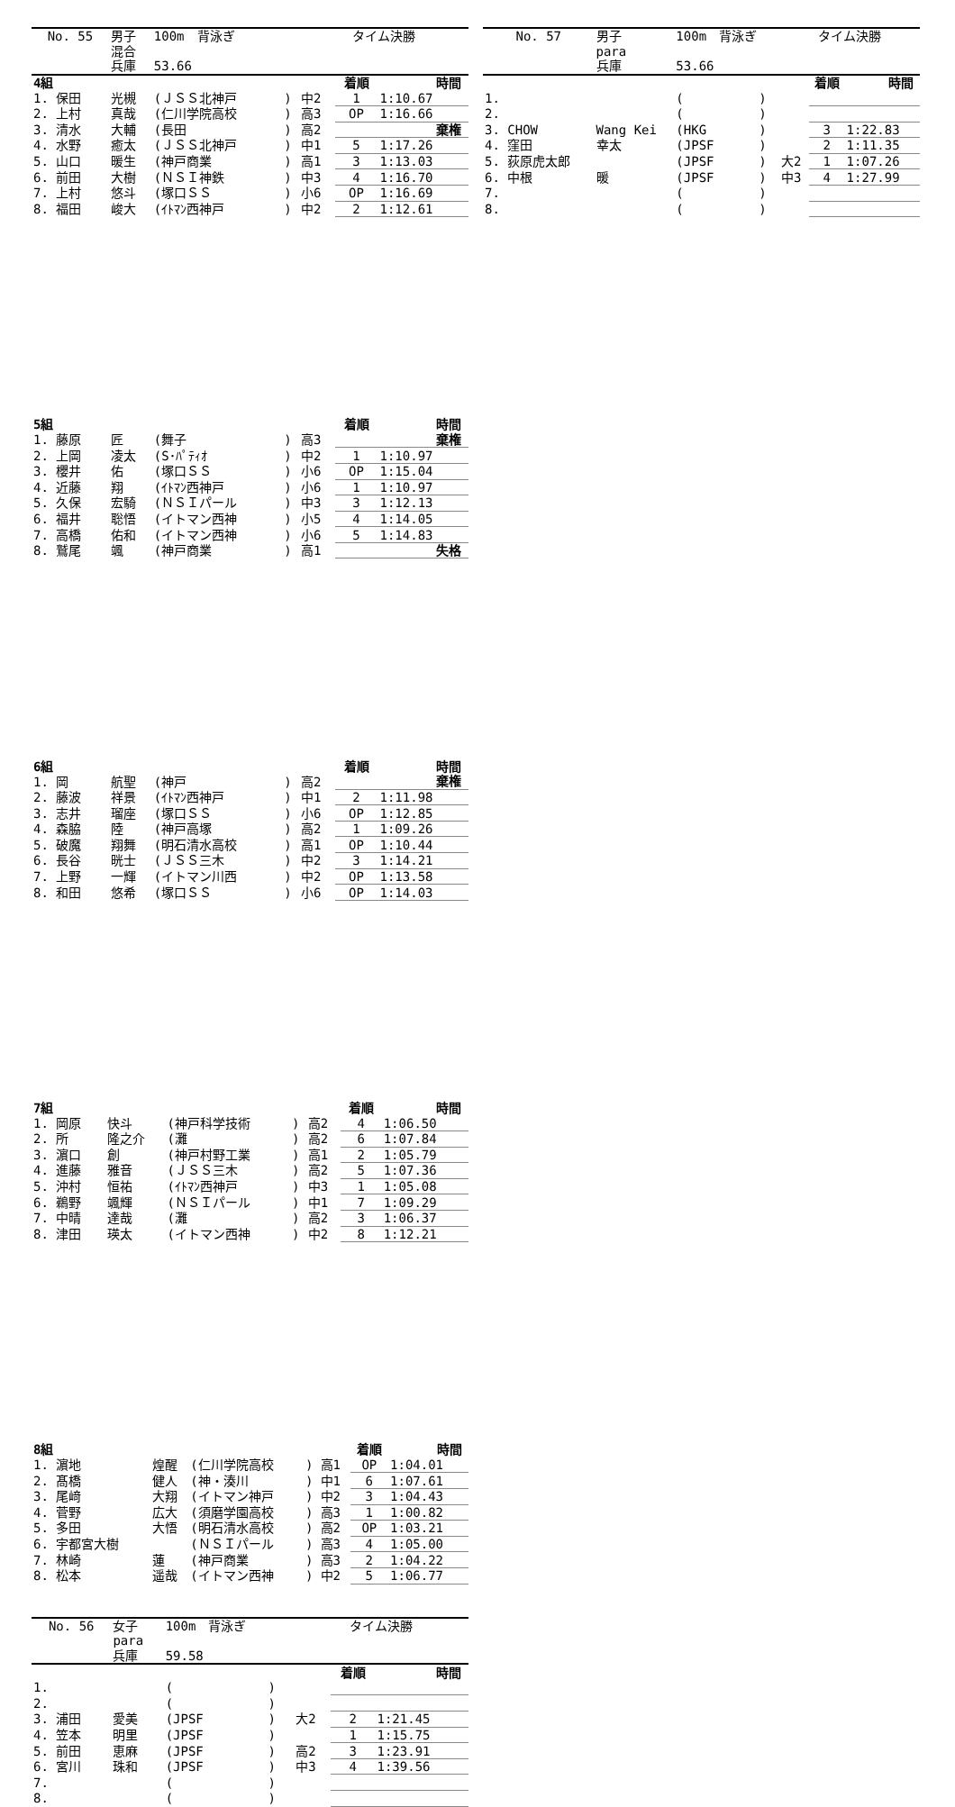| No. 55 | 男子 | 100m 背泳ぎ | | タイム決勝 | | | |
| | 混合 | | | | | | |
| | 兵庫 | 53.66 | | | | | |
| 4組 | | | | | 着順 | 時間 | |
| 1. 保田 | 光槻 | (ＪＳＳ北神戸 | ) | 中2 | 1 | 1:10.67 | |
| 2. 上村 | 真哉 | (仁川学院高校 | ) | 高3 | OP | 1:16.66 | |
| 3. 清水 | 大輔 | (長田 | ) | 高2 | | 棄権 | |
| 4. 水野 | 癒太 | (ＪＳＳ北神戸 | ) | 中1 | 5 | 1:17.26 | |
| 5. 山口 | 暖生 | (神戸商業 | ) | 高1 | 3 | 1:13.03 | |
| 6. 前田 | 大樹 | (ＮＳＩ神鉄 | ) | 中3 | 4 | 1:16.70 | |
| 7. 上村 | 悠斗 | (塚口ＳＳ | ) | 小6 | OP | 1:16.69 | |
| 8. 福田 | 峻大 | (ｲﾄﾏﾝ西神戸 | ) | 中2 | 2 | 1:12.61 | |
| 5組 | | | | | 着順 | 時間 | |
| 1. 藤原 | 匠 | (舞子 | ) | 高3 | | 棄権 | |
| 2. 上岡 | 凌太 | (S･ﾊﾟﾃｨｵ | ) | 中2 | 1 | 1:10.97 | |
| 3. 櫻井 | 佑 | (塚口ＳＳ | ) | 小6 | OP | 1:15.04 | |
| 4. 近藤 | 翔 | (ｲﾄﾏﾝ西神戸 | ) | 小6 | 1 | 1:10.97 | |
| 5. 久保 | 宏騎 | (ＮＳＩパール | ) | 中3 | 3 | 1:12.13 | |
| 6. 福井 | 聡悟 | (イトマン西神 | ) | 小5 | 4 | 1:14.05 | |
| 7. 高橋 | 佑和 | (イトマン西神 | ) | 小6 | 5 | 1:14.83 | |
| 8. 鷲尾 | 颯 | (神戸商業 | ) | 高1 | | 失格 | |
| 6組 | | | | | 着順 | 時間 | |
| 1. 岡 | 航聖 | (神戸 | ) | 高2 | | 棄権 | |
| 2. 藤波 | 祥景 | (ｲﾄﾏﾝ西神戸 | ) | 中1 | 2 | 1:11.98 | |
| 3. 志井 | 瑠座 | (塚口ＳＳ | ) | 小6 | OP | 1:12.85 | |
| 4. 森脇 | 陸 | (神戸高塚 | ) | 高2 | 1 | 1:09.26 | |
| 5. 破魔 | 翔舞 | (明石清水高校 | ) | 高1 | OP | 1:10.44 | |
| 6. 長谷 | 晄士 | (ＪＳＳ三木 | ) | 中2 | 3 | 1:14.21 | |
| 7. 上野 | 一輝 | (イトマン川西 | ) | 中2 | OP | 1:13.58 | |
| 8. 和田 | 悠希 | (塚口ＳＳ | ) | 小6 | OP | 1:14.03 | |
| 7組 | | | | | 着順 | 時間 | |
| 1. 岡原 | 快斗 | (神戸科学技術 | ) | 高2 | 4 | 1:06.50 | |
| 2. 所 | 隆之介 | (灘 | ) | 高2 | 6 | 1:07.84 | |
| 3. 濵口 | 創 | (神戸村野工業 | ) | 高1 | 2 | 1:05.79 | |
| 4. 進藤 | 雅音 | (ＪＳＳ三木 | ) | 高2 | 5 | 1:07.36 | |
| 5. 沖村 | 恒祐 | (ｲﾄﾏﾝ西神戸 | ) | 中3 | 1 | 1:05.08 | |
| 6. 鵜野 | 颯輝 | (ＮＳＩパール | ) | 中1 | 7 | 1:09.29 | |
| 7. 中晴 | 達哉 | (灘 | ) | 高2 | 3 | 1:06.37 | |
| 8. 津田 | 瑛太 | (イトマン西神 | ) | 中2 | 8 | 1:12.21 | |
| 8組 | | | | | 着順 | 時間 | |
| 1. 濵地 | 煌醒 | (仁川学院高校 | ) | 高1 | OP | 1:04.01 | |
| 2. 髙橋 | 健人 | (神・湊川 | ) | 中1 | 6 | 1:07.61 | |
| 3. 尾﨑 | 大翔 | (イトマン神戸 | ) | 中2 | 3 | 1:04.43 | |
| 4. 菅野 | 広大 | (須磨学園高校 | ) | 高3 | 1 | 1:00.82 | |
| 5. 多田 | 大悟 | (明石清水高校 | ) | 高2 | OP | 1:03.21 | |
| 6. 宇都宮大樹 | | (ＮＳＩパール | ) | 高3 | 4 | 1:05.00 | |
| 7. 林崎 | 蓮 | (神戸商業 | ) | 高3 | 2 | 1:04.22 | |
| 8. 松本 | 遥哉 | (イトマン西神 | ) | 中2 | 5 | 1:06.77 | |
| No. 56 | 女子 | 100m 背泳ぎ | | タイム決勝 | | | |
| | para | | | | | | |
| | 兵庫 | 59.58 | | | | | |
| | | | | | 着順 | 時間 | |
| 1. | | ( | ) | | | | |
| 2. | | ( | ) | | | | |
| 3. 浦田 | 愛美 | (JPSF | ) | 大2 | 2 | 1:21.45 | |
| 4. 笠本 | 明里 | (JPSF | ) | | 1 | 1:15.75 | |
| 5. 前田 | 恵麻 | (JPSF | ) | 高2 | 3 | 1:23.91 | |
| 6. 宮川 | 珠和 | (JPSF | ) | 中3 | 4 | 1:39.56 | |
| 7. | | ( | ) | | | | |
| 8. | | ( | ) | | | | |
| No. 57 | 男子 | 100m 背泳ぎ | | タイム決勝 | | | |
| | para | | | | | | |
| | 兵庫 | 53.66 | | | | | |
| | | | | | 着順 | 時間 | |
| 1. | | ( | ) | | | | |
| 2. | | ( | ) | | | | |
| 3. CHOW | Wang Kei | (HKG | ) | | 3 | 1:22.83 | |
| 4. 窪田 | 幸太 | (JPSF | ) | | 2 | 1:11.35 | |
| 5. 荻原虎太郎 | | (JPSF | ) | 大2 | 1 | 1:07.26 | |
| 6. 中根 | 暖 | (JPSF | ) | 中3 | 4 | 1:27.99 | |
| 7. | | ( | ) | | | | |
| 8. | | ( | ) | | | | |